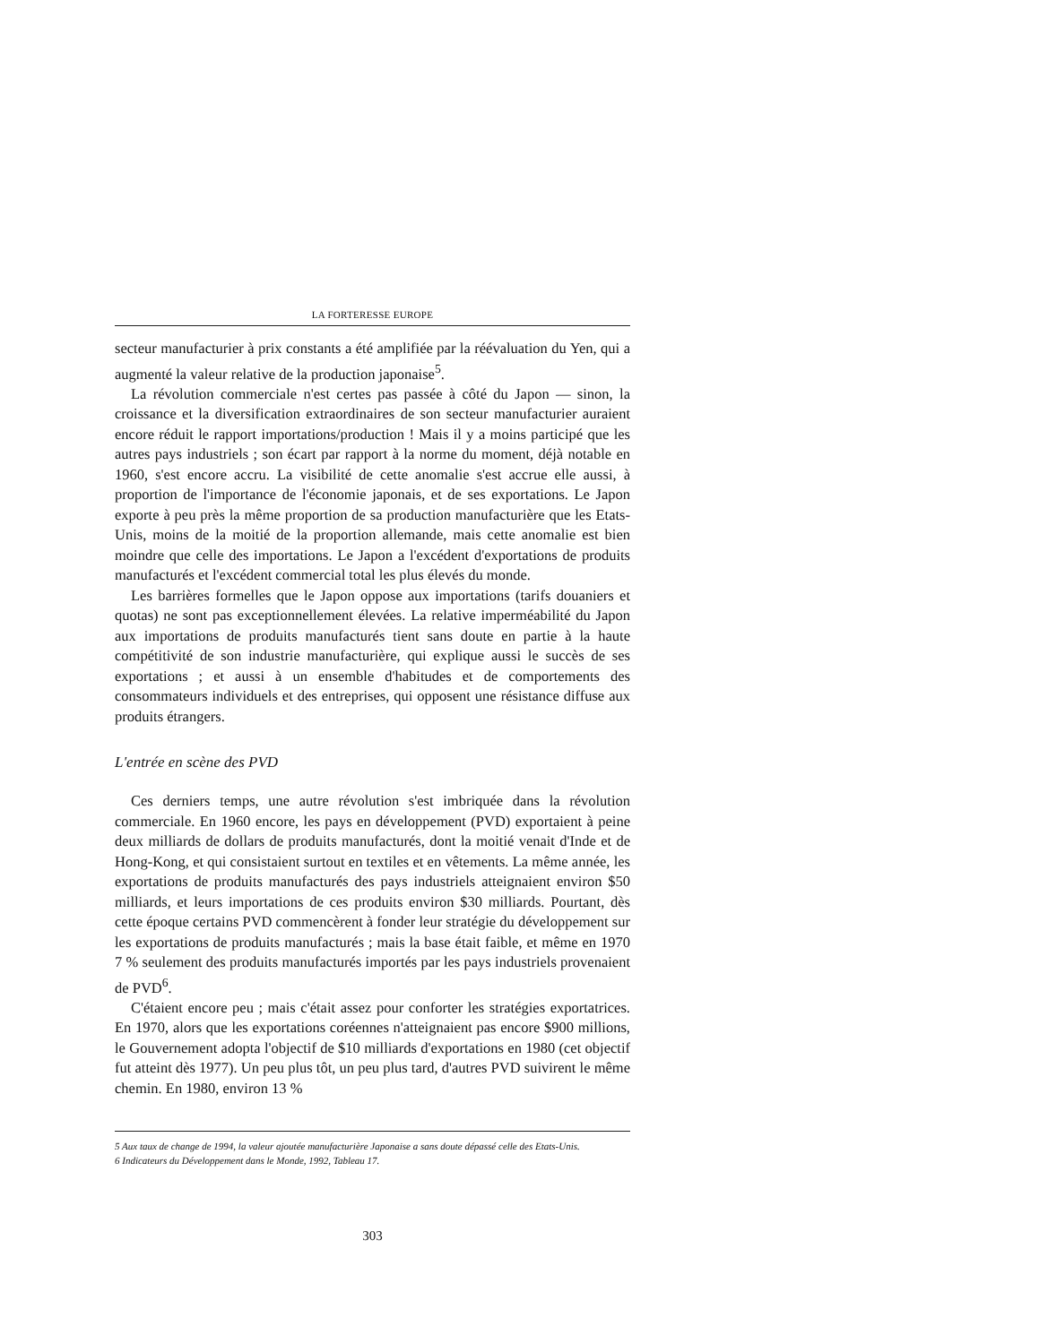LA FORTERESSE EUROPE
secteur manufacturier à prix constants a été amplifiée par la réévaluation du Yen, qui a augmenté la valeur relative de la production japonaise<sup>5</sup>.
La révolution commerciale n'est certes pas passée à côté du Japon — sinon, la croissance et la diversification extraordinaires de son secteur manufacturier auraient encore réduit le rapport importations/production ! Mais il y a moins participé que les autres pays industriels ; son écart par rapport à la norme du moment, déjà notable en 1960, s'est encore accru. La visibilité de cette anomalie s'est accrue elle aussi, à proportion de l'importance de l'économie japonais, et de ses exportations. Le Japon exporte à peu près la même proportion de sa production manufacturière que les Etats-Unis, moins de la moitié de la proportion allemande, mais cette anomalie est bien moindre que celle des importations. Le Japon a l'excédent d'exportations de produits manufacturés et l'excédent commercial total les plus élevés du monde.
Les barrières formelles que le Japon oppose aux importations (tarifs douaniers et quotas) ne sont pas exceptionnellement élevées. La relative imperméabilité du Japon aux importations de produits manufacturés tient sans doute en partie à la haute compétitivité de son industrie manufacturière, qui explique aussi le succès de ses exportations ; et aussi à un ensemble d'habitudes et de comportements des consommateurs individuels et des entreprises, qui opposent une résistance diffuse aux produits étrangers.
L'entrée en scène des PVD
Ces derniers temps, une autre révolution s'est imbriquée dans la révolution commerciale. En 1960 encore, les pays en développement (PVD) exportaient à peine deux milliards de dollars de produits manufacturés, dont la moitié venait d'Inde et de Hong-Kong, et qui consistaient surtout en textiles et en vêtements. La même année, les exportations de produits manufacturés des pays industriels atteignaient environ $50 milliards, et leurs importations de ces produits environ $30 milliards. Pourtant, dès cette époque certains PVD commencèrent à fonder leur stratégie du développement sur les exportations de produits manufacturés ; mais la base était faible, et même en 1970 7 % seulement des produits manufacturés importés par les pays industriels provenaient de PVD<sup>6</sup>.
C'étaient encore peu ; mais c'était assez pour conforter les stratégies exportatrices. En 1970, alors que les exportations coréennes n'atteignaient pas encore $900 millions, le Gouvernement adopta l'objectif de $10 milliards d'exportations en 1980 (cet objectif fut atteint dès 1977). Un peu plus tôt, un peu plus tard, d'autres PVD suivirent le même chemin. En 1980, environ 13 %
5 Aux taux de change de 1994, la valeur ajoutée manufacturière Japonaise a sans doute dépassé celle des Etats-Unis.
6 Indicateurs du Développement dans le Monde, 1992, Tableau 17.
303